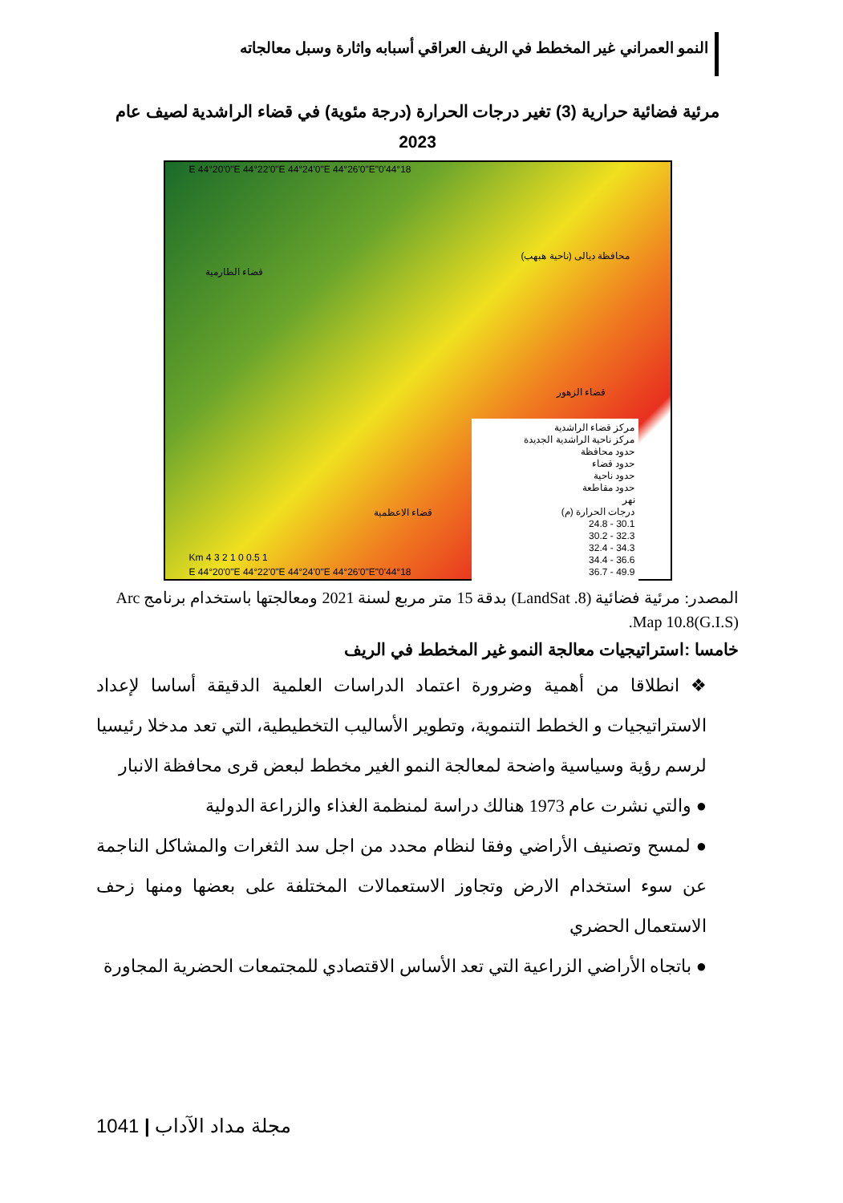النمو العمراني غير المخطط في الريف العراقي أسبابه واثارة وسبل معالجاته
مرئية فضائية حرارية (3) تغير درجات الحرارة (درجة مئوية) في قضاء الراشدية لصيف عام 2023
44°18'0"E 44°20'0"E 44°22'0"E 44°24'0"E 44°26'0"E
محافظة ديالى (ناحية هبهب)
قضاء الطارمية
قضاء الزهور
قضاء الاعظمية
مركز قضاء الراشدية
مركز ناحية الراشدية الجديدة
حدود محافظة
حدود قضاء
حدود ناحية
حدود مقاطعة
نهر
درجات الحرارة (م)
30.1 - 24.8
32.3 - 30.2
34.3 - 32.4
36.6 - 34.4
49.9 - 36.7 1 0.5 0 1 2 3 4 Km
44°18'0"E 44°20'0"E 44°22'0"E 44°24'0"E 44°26'0"E
المصدر: مرئية فضائية (LandSat .8) بدقة 15 متر مربع لسنة 2021 ومعالجتها باستخدام برنامج Arc Map 10.8(G.I.S).
خامسا :استراتيجيات معالجة النمو غير المخطط في الريف
❖ انطلاقا من أهمية وضرورة اعتماد الدراسات العلمية الدقيقة أساسا لإعداد الاستراتيجيات و الخطط التنموية، وتطوير الأساليب التخطيطية، التي تعد مدخلا رئيسيا لرسم رؤية وسياسية واضحة لمعالجة النمو الغير مخطط لبعض قرى محافظة الانبار
● والتي نشرت عام 1973 هنالك دراسة لمنظمة الغذاء والزراعة الدولية
● لمسح وتصنيف الأراضي وفقا لنظام محدد من اجل سد الثغرات والمشاكل الناجمة عن سوء استخدام الارض وتجاوز الاستعمالات المختلفة على بعضها ومنها زحف الاستعمال الحضري
● باتجاه الأراضي الزراعية التي تعد الأساس الاقتصادي للمجتمعات الحضرية المجاورة
1041 | مجلة مداد الآداب